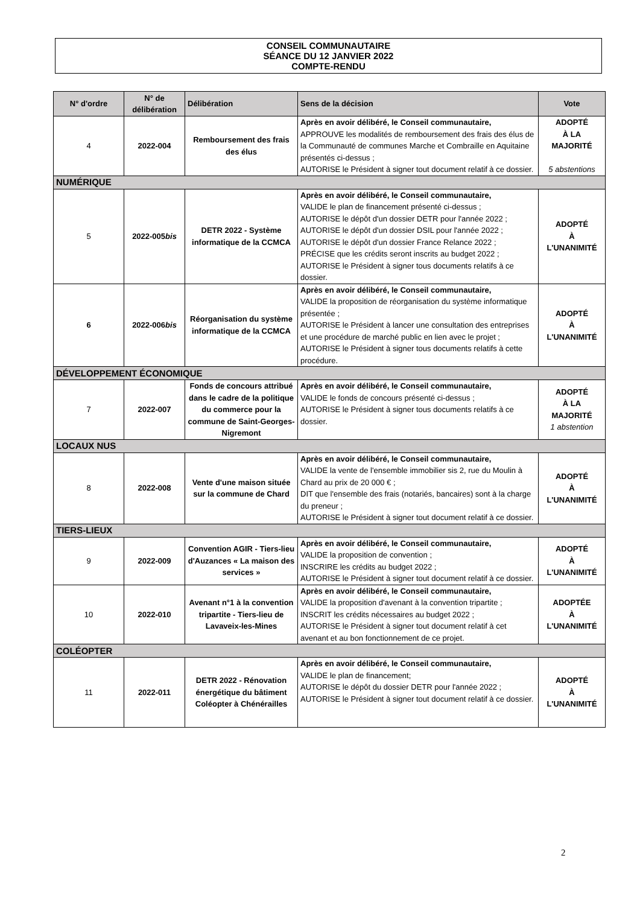CONSEIL COMMUNAUTAIRE
SÉANCE DU 12 JANVIER 2022
COMPTE-RENDU
| N° d'ordre | N° de délibération | Délibération | Sens de la décision | Vote |
| --- | --- | --- | --- | --- |
| 4 | 2022-004 | Remboursement des frais des élus | Après en avoir délibéré, le Conseil communautaire, APPROUVE les modalités de remboursement des frais des élus de la Communauté de communes Marche et Combraille en Aquitaine présentés ci-dessus ; AUTORISE le Président à signer tout document relatif à ce dossier. | ADOPTÉ À LA MAJORITÉ 5 abstentions |
| NUMÉRIQUE | | | | |
| 5 | 2022-005 bis | DETR 2022 - Système informatique de la CCMCA | Après en avoir délibéré, le Conseil communautaire, VALIDE le plan de financement présenté ci-dessus ; AUTORISE le dépôt d'un dossier DETR pour l'année 2022 ; AUTORISE le dépôt d'un dossier DSIL pour l'année 2022 ; AUTORISE le dépôt d'un dossier France Relance 2022 ; PRÉCISE que les crédits seront inscrits au budget 2022 ; AUTORISE le Président à signer tous documents relatifs à ce dossier. | ADOPTÉ À L'UNANIMITÉ |
| 6 | 2022-006 bis | Réorganisation du système informatique de la CCMCA | Après en avoir délibéré, le Conseil communautaire, VALIDE la proposition de réorganisation du système informatique présentée ; AUTORISE le Président à lancer une consultation des entreprises et une procédure de marché public en lien avec le projet ; AUTORISE le Président à signer tous documents relatifs à cette procédure. | ADOPTÉ À L'UNANIMITÉ |
| DÉVELOPPEMENT ÉCONOMIQUE | | | | |
| 7 | 2022-007 | Fonds de concours attribué dans le cadre de la politique du commerce pour la commune de Saint-Georges-Nigremont | Après en avoir délibéré, le Conseil communautaire, VALIDE le fonds de concours présenté ci-dessus ; AUTORISE le Président à signer tous documents relatifs à ce dossier. | ADOPTÉ À LA MAJORITÉ 1 abstention |
| LOCAUX NUS | | | | |
| 8 | 2022-008 | Vente d'une maison située sur la commune de Chard | Après en avoir délibéré, le Conseil communautaire, VALIDE la vente de l'ensemble immobilier sis 2, rue du Moulin à Chard au prix de 20 000 € ; DIT que l'ensemble des frais (notariés, bancaires) sont à la charge du preneur ; AUTORISE le Président à signer tout document relatif à ce dossier. | ADOPTÉ À L'UNANIMITÉ |
| TIERS-LIEUX | | | | |
| 9 | 2022-009 | Convention AGIR - Tiers-lieu d'Auzances « La maison des services » | Après en avoir délibéré, le Conseil communautaire, VALIDE la proposition de convention ; INSCRIRE les crédits au budget 2022 ; AUTORISE le Président à signer tout document relatif à ce dossier. | ADOPTÉ À L'UNANIMITÉ |
| 10 | 2022-010 | Avenant n°1 à la convention tripartite - Tiers-lieu de Lavaveix-les-Mines | Après en avoir délibéré, le Conseil communautaire, VALIDE la proposition d'avenant à la convention tripartite ; INSCRIT les crédits nécessaires au budget 2022 ; AUTORISE le Président à signer tout document relatif à cet avenant et au bon fonctionnement de ce projet. | ADOPTÉE À L'UNANIMITÉ |
| COLÉOPTER | | | | |
| 11 | 2022-011 | DETR 2022 - Rénovation énergétique du bâtiment Coléopter à Chénérailles | Après en avoir délibéré, le Conseil communautaire, VALIDE le plan de financement; AUTORISE le dépôt du dossier DETR pour l'année 2022 ; AUTORISE le Président à signer tout document relatif à ce dossier. | ADOPTÉ À L'UNANIMITÉ |
2